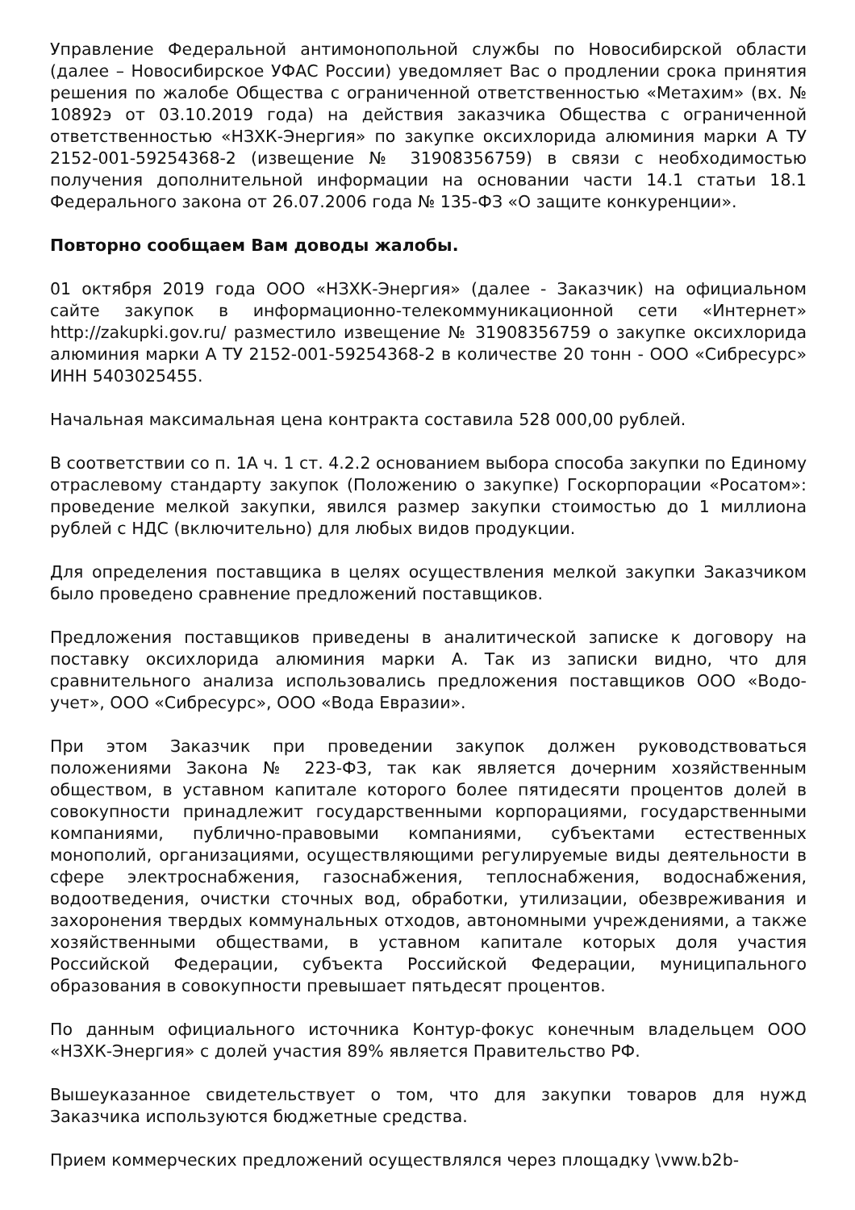Управление Федеральной антимонопольной службы по Новосибирской области (далее – Новосибирское УФАС России) уведомляет Вас о продлении срока принятия решения по жалобе Общества с ограниченной ответственностью «Метахим» (вх. № 10892э от 03.10.2019 года) на действия заказчика Общества с ограниченной ответственностью «НЗХК-Энергия» по закупке оксихлорида алюминия марки А ТУ 2152-001-59254368-2 (извещение № 31908356759) в связи с необходимостью получения дополнительной информации на основании части 14.1 статьи 18.1 Федерального закона от 26.07.2006 года № 135-ФЗ «О защите конкуренции».
Повторно сообщаем Вам доводы жалобы.
01 октября 2019 года ООО «НЗХК-Энергия» (далее - Заказчик) на официальном сайте закупок в информационно-телекоммуникационной сети «Интернет» http://zakupki.gov.ru/ разместило извещение № 31908356759 о закупке оксихлорида алюминия марки А ТУ 2152-001-59254368-2 в количестве 20 тонн - ООО «Сибресурс» ИНН 5403025455.
Начальная максимальная цена контракта составила 528 000,00 рублей.
В соответствии со п. 1А ч. 1 ст. 4.2.2 основанием выбора способа закупки по Единому отраслевому стандарту закупок (Положению о закупке) Госкорпорации «Росатом»: проведение мелкой закупки, явился размер закупки стоимостью до 1 миллиона рублей с НДС (включительно) для любых видов продукции.
Для определения поставщика в целях осуществления мелкой закупки Заказчиком было проведено сравнение предложений поставщиков.
Предложения поставщиков приведены в аналитической записке к договору на поставку оксихлорида алюминия марки А. Так из записки видно, что для сравнительного анализа использовались предложения поставщиков ООО «Водо-учет», ООО «Сибресурс», ООО «Вода Евразии».
При этом Заказчик при проведении закупок должен руководствоваться положениями Закона № 223-ФЗ, так как является дочерним хозяйственным обществом, в уставном капитале которого более пятидесяти процентов долей в совокупности принадлежит государственными корпорациями, государственными компаниями, публично-правовыми компаниями, субъектами естественных монополий, организациями, осуществляющими регулируемые виды деятельности в сфере электроснабжения, газоснабжения, теплоснабжения, водоснабжения, водоотведения, очистки сточных вод, обработки, утилизации, обезвреживания и захоронения твердых коммунальных отходов, автономными учреждениями, а также хозяйственными обществами, в уставном капитале которых доля участия Российской Федерации, субъекта Российской Федерации, муниципального образования в совокупности превышает пятьдесят процентов.
По данным официального источника Контур-фокус конечным владельцем ООО «НЗХК-Энергия» с долей участия 89% является Правительство РФ.
Вышеуказанное свидетельствует о том, что для закупки товаров для нужд Заказчика используются бюджетные средства.
Прием коммерческих предложений осуществлялся через площадку \vww.b2b-